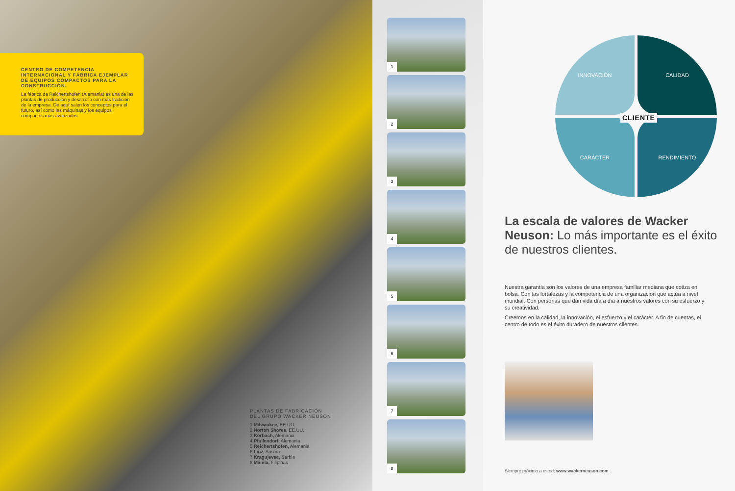CENTRO DE COMPETENCIA INTERNACIONAL Y FÁBRICA EJEMPLAR DE EQUIPOS COMPACTOS PARA LA CONSTRUCCIÓN.
La fábrica de Reichertshofen (Alemania) es una de las plantas de producción y desarrollo con más tradición de la empresa. De aquí salen los conceptos para el futuro, así como las máquinas y los equipos compactos más avanzados.
PLANTAS DE FABRICACIÓN
DEL GRUPO WACKER NEUSON
1 Milwaukee, EE.UU.
2 Norton Shores, EE.UU.
3 Korbach, Alemania
4 Pfullendorf, Alemania
5 Reichertshofen, Alemania
6 Linz, Austria
7 Kragujevac, Serbia
8 Manila, Filipinas
1
2
3
4
5
6
7
8
INNOVACIÓN CALIDAD
CARÁCTER RENDIMIENTO
CLIENTE
La escala de valores de Wacker Neuson: Lo más importante es el éxito de nuestros clientes.
Nuestra garantía son los valores de una empresa familiar mediana que cotiza en bolsa. Con las fortalezas y la competencia de una organización que actúa a nivel mundial. Con personas que dan vida día a día a nuestros valores con su esfuerzo y su creatividad.
Creemos en la calidad, la innovación, el esfuerzo y el carácter. A fin de cuentas, el centro de todo es el éxito duradero de nuestros cllentes.
Siempre próximo a usted: www.wackerneuson.com